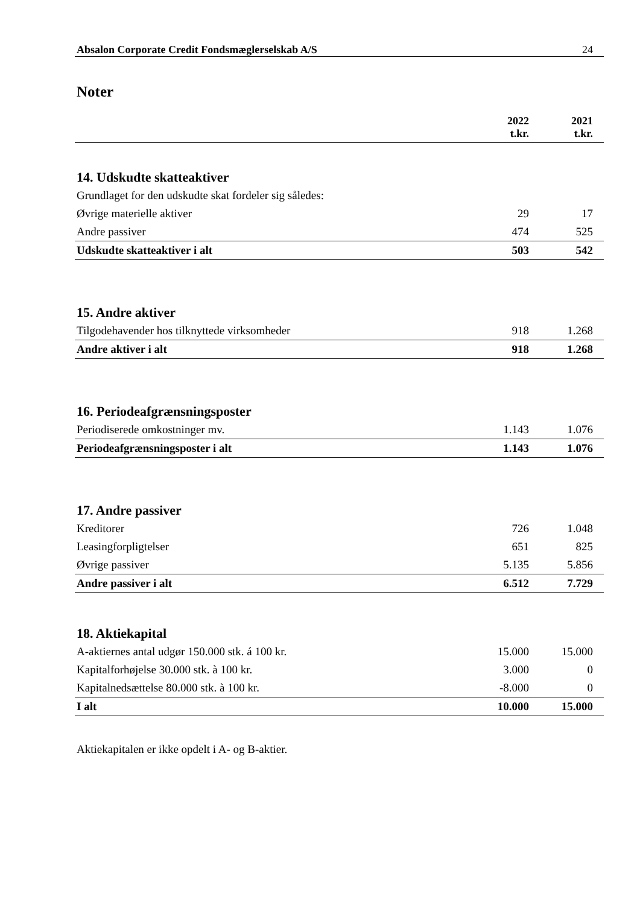Absalon Corporate Credit Fondsmæglerselskab A/S 24
Noter
| | 2022 t.kr. | 2021 t.kr. |
| --- | --- | --- |
14. Udskudte skatteaktiver
| Grundlaget for den udskudte skat fordeler sig således: | | |
| Øvrige materielle aktiver | 29 | 17 |
| Andre passiver | 474 | 525 |
| Udskudte skatteaktiver i alt | 503 | 542 |
15. Andre aktiver
| Tilgodehavender hos tilknyttede virksomheder | 918 | 1.268 |
| Andre aktiver i alt | 918 | 1.268 |
16. Periodeafgrænsningsposter
| Periodiserede omkostninger mv. | 1.143 | 1.076 |
| Periodeafgrænsningsposter i alt | 1.143 | 1.076 |
17. Andre passiver
| Kreditorer | 726 | 1.048 |
| Leasingforpligtelser | 651 | 825 |
| Øvrige passiver | 5.135 | 5.856 |
| Andre passiver i alt | 6.512 | 7.729 |
18. Aktiekapital
| A-aktiernes antal udgør 150.000 stk. á 100 kr. | 15.000 | 15.000 |
| Kapitalforhøjelse 30.000 stk. à 100 kr. | 3.000 | 0 |
| Kapitalnedsættelse 80.000 stk. à 100 kr. | -8.000 | 0 |
| I alt | 10.000 | 15.000 |
Aktiekapitalen er ikke opdelt i A- og B-aktier.